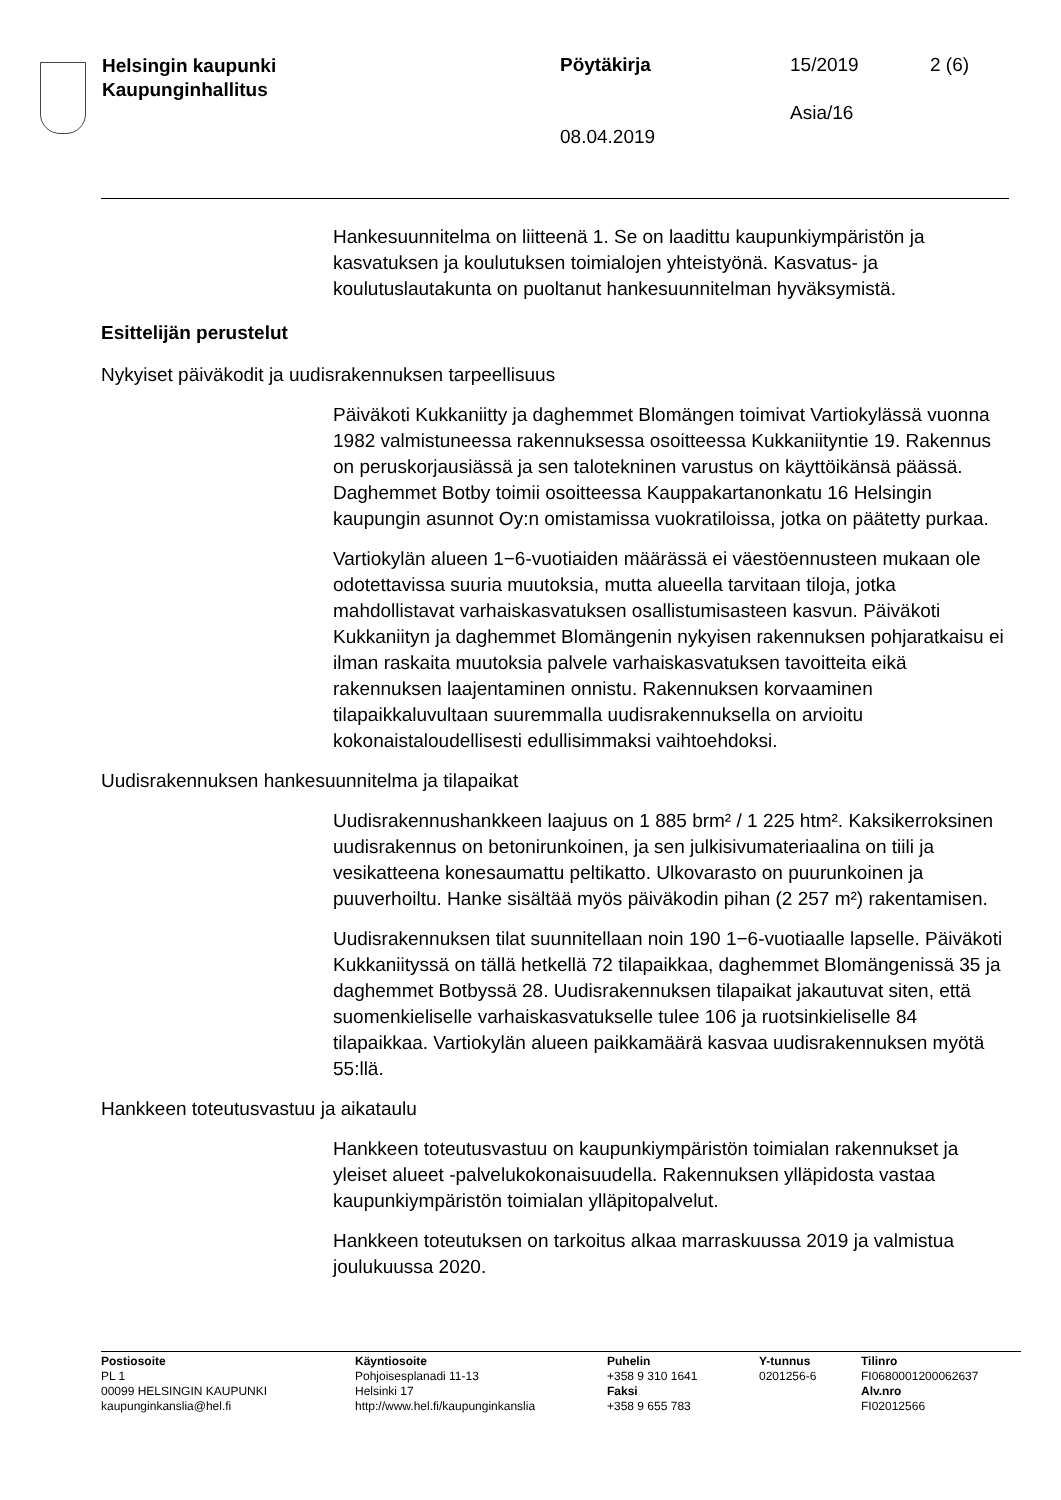Helsingin kaupunki
Kaupunginhallitus
Pöytäkirja 15/2019 2 (6)
Asia/16
08.04.2019
Hankesuunnitelma on liitteenä 1. Se on laadittu kaupunkiympäristön ja kasvatuksen ja koulutuksen toimialojen yhteistyönä. Kasvatus- ja koulutuslautakunta on puoltanut hankesuunnitelman hyväksymistä.
Esittelijän perustelut
Nykyiset päiväkodit ja uudisrakennuksen tarpeellisuus
Päiväkoti Kukkaniitty ja daghemmet Blomängen toimivat Vartiokylässä vuonna 1982 valmistuneessa rakennuksessa osoitteessa Kukkaniityntie 19. Rakennus on peruskorjausiässä ja sen talotekninen varustus on käyttöikänsä päässä. Daghemmet Botby toimii osoitteessa Kauppakartanonkatu 16 Helsingin kaupungin asunnot Oy:n omistamissa vuokratiloissa, jotka on päätetty purkaa.
Vartiokylän alueen 1−6-vuotiaiden määrässä ei väestöennusteen mukaan ole odotettavissa suuria muutoksia, mutta alueella tarvitaan tiloja, jotka mahdollistavat varhaiskasvatuksen osallistumisasteen kasvun. Päiväkoti Kukkaniityn ja daghemmet Blomängenin nykyisen rakennuksen pohjaratkaisu ei ilman raskaita muutoksia palvele varhaiskasvatuksen tavoitteita eikä rakennuksen laajentaminen onnistu. Rakennuksen korvaaminen tilapaikkaluvultaan suuremmalla uudisrakennuksella on arvioitu kokonaistaloudellisesti edullisimmaksi vaihtoehdoksi.
Uudisrakennuksen hankesuunnitelma ja tilapaikat
Uudisrakennushankkeen laajuus on 1 885 brm² / 1 225 htm². Kaksikerroksinen uudisrakennus on betonirunkoinen, ja sen julkisivumateriaalina on tiili ja vesikatteena konesaumattu peltikatto. Ulkovarasto on puurunkoinen ja puuverhoiltu. Hanke sisältää myös päiväkodin pihan (2 257 m²) rakentamisen.
Uudisrakennuksen tilat suunnitellaan noin 190 1−6-vuotiaalle lapselle. Päiväkoti Kukkaniityssä on tällä hetkellä 72 tilapaikkaa, daghemmet Blomängenissä 35 ja daghemmet Botbyssä 28. Uudisrakennuksen tilapaikat jakautuvat siten, että suomenkieliselle varhaiskasvatukselle tulee 106 ja ruotsinkieliselle 84 tilapaikkaa. Vartiokylän alueen paikkamäärä kasvaa uudisrakennuksen myötä 55:llä.
Hankkeen toteutusvastuu ja aikataulu
Hankkeen toteutusvastuu on kaupunkiympäristön toimialan rakennukset ja yleiset alueet -palvelukokonaisuudella. Rakennuksen ylläpidosta vastaa kaupunkiympäristön toimialan ylläpitopalvelut.
Hankkeen toteutuksen on tarkoitus alkaa marraskuussa 2019 ja valmistua joulukuussa 2020.
Postiosoite
PL 1
00099 HELSINGIN KAUPUNKI
kaupunginkanslia@hel.fi
Käyntiosoite
Pohjoisesplanadi 11-13
Helsinki 17
http://www.hel.fi/kaupunginkanslia
Puhelin
+358 9 310 1641
Faksi
+358 9 655 783
Y-tunnus
0201256-6
Tilinro
FI0680001200062637
Alv.nro
FI02012566